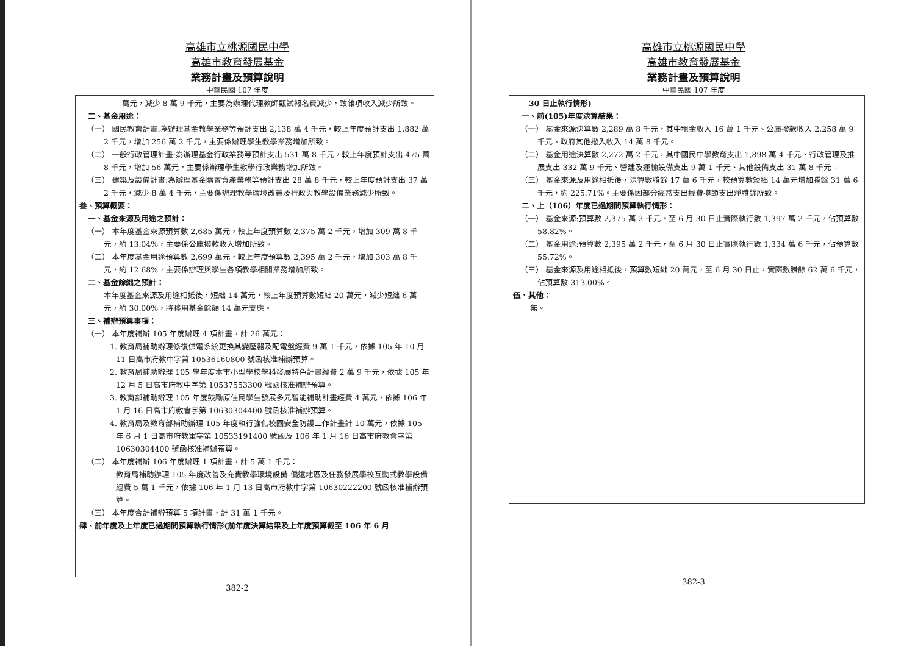高雄市立桃源國民中學
高雄市教育發展基金
業務計畫及預算說明
中華民國 107 年度
萬元，減少 8 萬 9 千元，主要為辦理代理教師甄試報名費減少，致雜項收入減少所致。
二、基金用途：
（一） 國民教育計畫:為辦理基金教學業務等預計支出 2,138 萬 4 千元，較上年度預計支出 1,882 萬 2 千元，增加 256 萬 2 千元，主要係辦理學生教學業務增加所致。
（二） 一般行政管理計畫:為辦理基金行政業務等預計支出 531 萬 8 千元，較上年度預計支出 475 萬 8 千元，增加 56 萬元，主要係辦理學生教學行政業務增加所致。
（三） 建築及設備計畫:為辦理基金購置資產業務等預計支出 28 萬 8 千元，較上年度預計支出 37 萬 2 千元，減少 8 萬 4 千元，主要係辦理教學環境改善及行政與教學設備業務減少所致。
叁、預算概要：
一、基金來源及用途之預計：
（一） 本年度基金來源預算數 2,685 萬元，較上年度預算數 2,375 萬 2 千元，增加 309 萬 8 千元，約 13.04%，主要係公庫撥款收入增加所致。
（二） 本年度基金用途預算數 2,699 萬元，較上年度預算數 2,395 萬 2 千元，增加 303 萬 8 千元，約 12.68%，主要係辦理與學生各項教學相關業務增加所致。
二、基金餘絀之預計：
本年度基金來源及用途相抵後，短絀 14 萬元，較上年度預算數短絀 20 萬元，減少短絀 6 萬元，約 30.00%，將移用基金餘額 14 萬元支應。
三、補辦預算事項：
（一） 本年度補辦 105 年度辦理 4 項計畫，計 26 萬元：
1. 教育局補助辦理修復供電系統更換其變壓器及配電盤經費 9 萬 1 千元，依據 105 年 10 月 11 日高市府教中字第 10536160800 號函核准補辦預算。
2. 教育局補助辦理 105 學年度本市小型學校學科發展特色計畫經費 2 萬 9 千元，依據 105 年 12 月 5 日高市府教中字第 10537553300 號函核准補辦預算。
3. 教育部補助辦理 105 年度鼓勵原住民學生發展多元智能補助計畫經費 4 萬元，依據 106 年 1 月 16 日高市府教會字第 10630304400 號函核准補辦預算。
4. 教育局及教育部補助辦理 105 年度執行強化校園安全防護工作計畫計 10 萬元，依據 105 年 6 月 1 日高市府教軍字第 10533191400 號函及 106 年 1 月 16 日高市府教會字第 10630304400 號函核准補辦預算。
（二） 本年度補辦 106 年度辦理 1 項計畫，計 5 萬 1 千元：
教育局補助辦理 105 年度改善及充實教學環境設備-偏遠地區及任務發展學校互動式教學設備經費 5 萬 1 千元，依據 106 年 1 月 13 日高市府教中字第 10630222200 號函核准補辦預算。
（三） 本年度合計補辦預算 5 項計畫，計 31 萬 1 千元。
肆、前年度及上年度已過期間預算執行情形(前年度決算結果及上年度預算截至 106 年 6 月
382-2
高雄市立桃源國民中學
高雄市教育發展基金
業務計畫及預算說明
中華民國 107 年度
30 日止執行情形)
一、前(105)年度決算結果：
（一） 基金來源決算數 2,289 萬 8 千元，其中租金收入 16 萬 1 千元、公庫撥款收入 2,258 萬 9 千元、政府其他撥入收入 14 萬 8 千元。
（二） 基金用途決算數 2,272 萬 2 千元，其中國民中學教育支出 1,898 萬 4 千元、行政管理及推展支出 332 萬 9 千元、營建及運輸設備支出 9 萬 1 千元、其他設備支出 31 萬 8 千元。
（三） 基金來源及用途相抵後，決算數賸餘 17 萬 6 千元，較預算數短絀 14 萬元增加賸餘 31 萬 6 千元，約 225.71%。主要係因部分經常支出經費撙節支出淨賸餘所致。
二、上（106）年度已過期間預算執行情形：
（一） 基金來源:預算數 2,375 萬 2 千元，至 6 月 30 日止實際執行數 1,397 萬 2 千元，佔預算數 58.82%。
（二） 基金用途:預算數 2,395 萬 2 千元，至 6 月 30 日止實際執行數 1,334 萬 6 千元，佔預算數 55.72%。
（三） 基金來源及用途相抵後，預算數短絀 20 萬元，至 6 月 30 日止，實際數賸餘 62 萬 6 千元，佔預算數-313.00%。
伍、其他：
無。
382-3